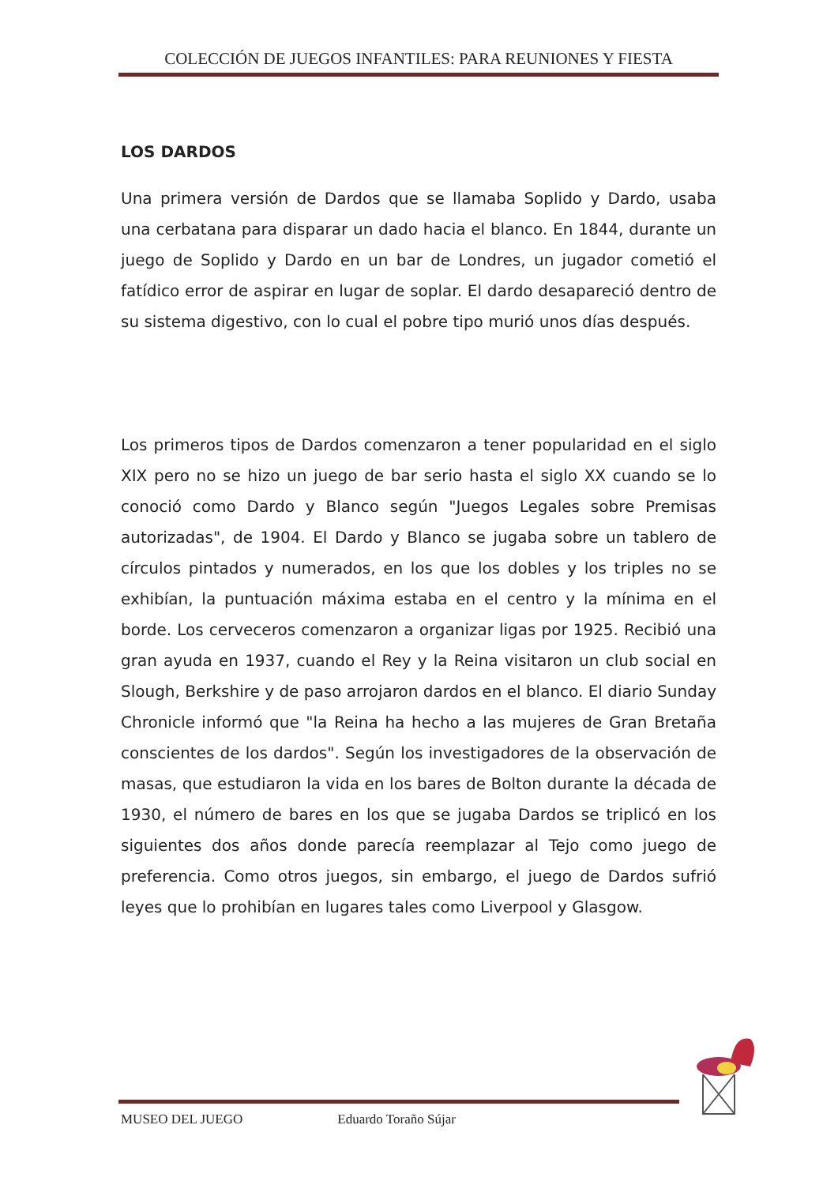COLECCIÓN DE JUEGOS INFANTILES: PARA REUNIONES Y FIESTA
LOS DARDOS
Una primera versión de Dardos que se llamaba Soplido y Dardo, usaba una cerbatana para disparar un dado hacia el blanco. En 1844, durante un juego de Soplido y Dardo en un bar de Londres, un jugador cometió el fatídico error de aspirar en lugar de soplar. El dardo desapareció dentro de su sistema digestivo, con lo cual el pobre tipo murió unos días después.
Los primeros tipos de Dardos comenzaron a tener popularidad en el siglo XIX pero no se hizo un juego de bar serio hasta el siglo XX cuando se lo conoció como Dardo y Blanco según "Juegos Legales sobre Premisas autorizadas", de 1904. El Dardo y Blanco se jugaba sobre un tablero de círculos pintados y numerados, en los que los dobles y los triples no se exhibían, la puntuación máxima estaba en el centro y la mínima en el borde. Los cerveceros comenzaron a organizar ligas por 1925. Recibió una gran ayuda en 1937, cuando el Rey y la Reina visitaron un club social en Slough, Berkshire y de paso arrojaron dardos en el blanco. El diario Sunday Chronicle informó que "la Reina ha hecho a las mujeres de Gran Bretaña conscientes de los dardos". Según los investigadores de la observación de masas, que estudiaron la vida en los bares de Bolton durante la década de 1930, el número de bares en los que se jugaba Dardos se triplicó en los siguientes dos años donde parecía reemplazar al Tejo como juego de preferencia. Como otros juegos, sin embargo, el juego de Dardos sufrió leyes que lo prohibían en lugares tales como Liverpool y Glasgow.
MUSEO DEL JUEGO Eduardo Toraño Sújar